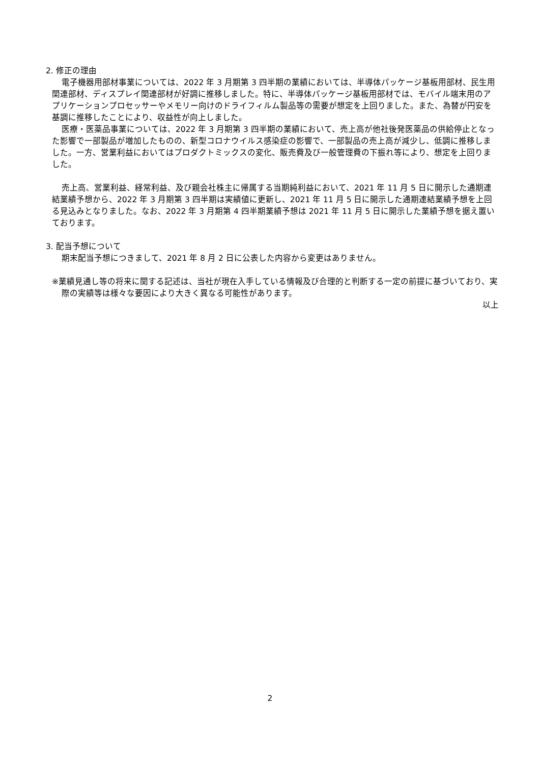2. 修正の理由
電子機器用部材事業については、2022 年 3 月期第 3 四半期の業績においては、半導体パッケージ基板用部材、民生用関連部材、ディスプレイ関連部材が好調に推移しました。特に、半導体パッケージ基板用部材では、モバイル端末用のアプリケーションプロセッサーやメモリー向けのドライフィルム製品等の需要が想定を上回りました。また、為替が円安を基調に推移したことにより、収益性が向上しました。
医療・医薬品事業については、2022 年 3 月期第 3 四半期の業績において、売上高が他社後発医薬品の供給停止となった影響で一部製品が増加したものの、新型コロナウイルス感染症の影響で、一部製品の売上高が減少し、低調に推移しました。一方、営業利益においてはプロダクトミックスの変化、販売費及び一般管理費の下振れ等により、想定を上回りました。
売上高、営業利益、経常利益、及び親会社株主に帰属する当期純利益において、2021 年 11 月 5 日に開示した通期連結業績予想から、2022 年 3 月期第 3 四半期は実績値に更新し、2021 年 11 月 5 日に開示した通期連結業績予想を上回る見込みとなりました。なお、2022 年 3 月期第 4 四半期業績予想は 2021 年 11 月 5 日に開示した業績予想を据え置いております。
3. 配当予想について
期末配当予想につきまして、2021 年 8 月 2 日に公表した内容から変更はありません。
※業績見通し等の将来に関する記述は、当社が現在入手している情報及び合理的と判断する一定の前提に基づいており、実際の実績等は様々な要因により大きく異なる可能性があります。
以上
2